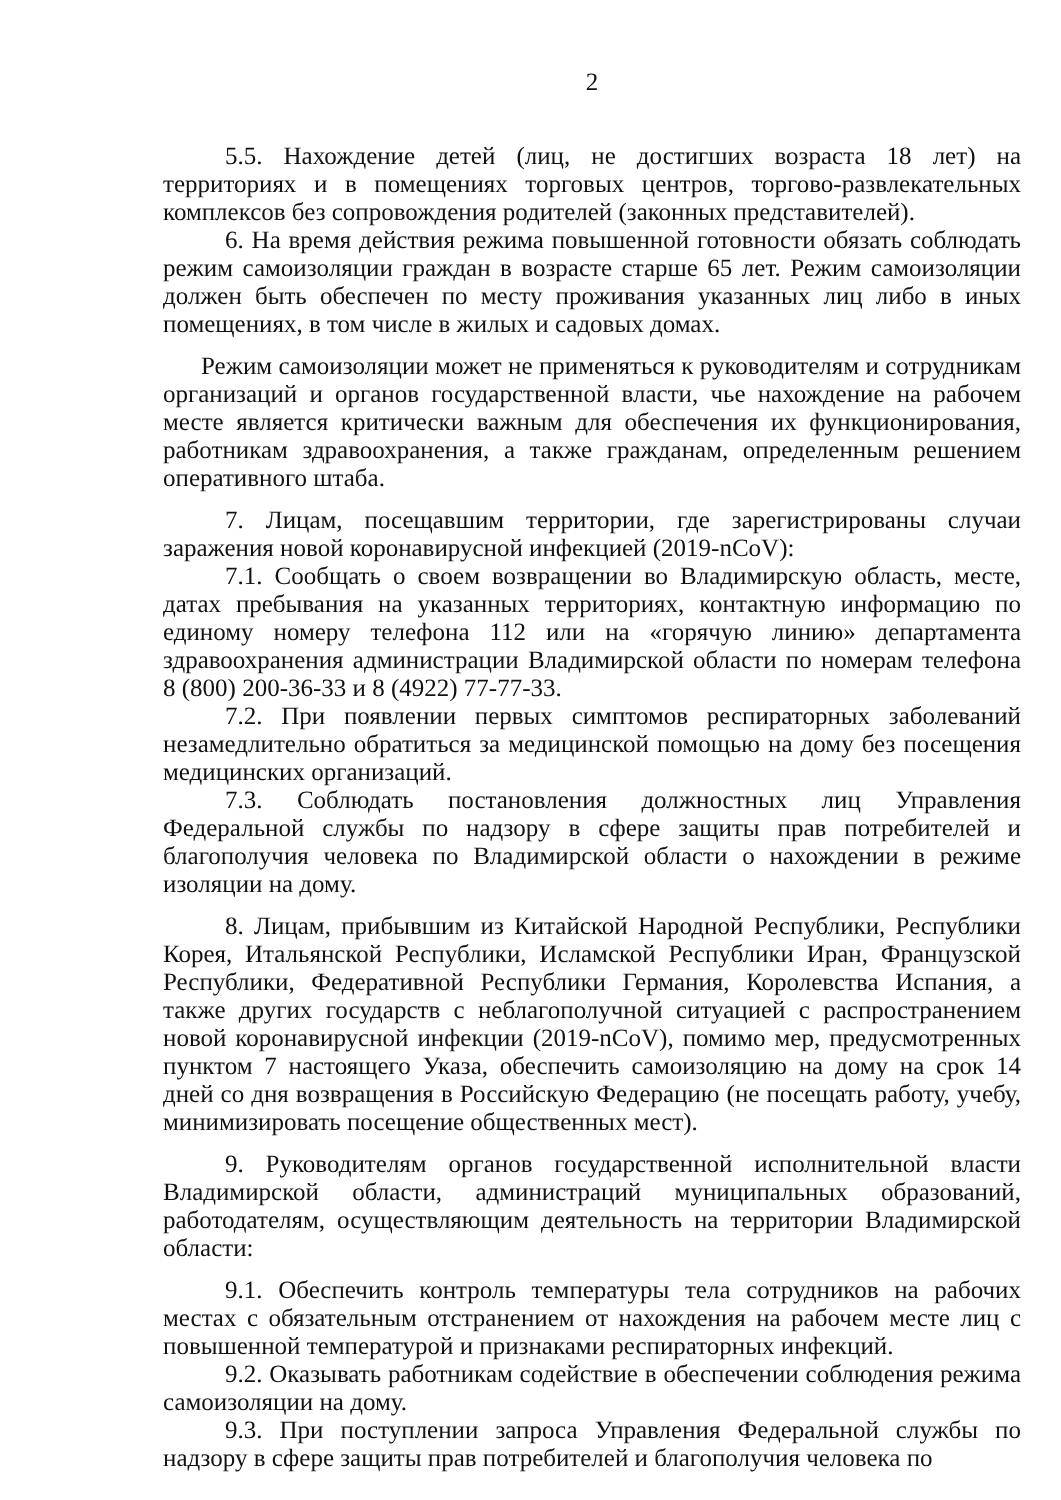2
5.5. Нахождение детей (лиц, не достигших возраста 18 лет) на территориях и в помещениях торговых центров, торгово-развлекательных комплексов без сопровождения родителей (законных представителей).
6. На время действия режима повышенной готовности обязать соблюдать режим самоизоляции граждан в возрасте старше 65 лет. Режим самоизоляции должен быть обеспечен по месту проживания указанных лиц либо в иных помещениях, в том числе в жилых и садовых домах.
Режим самоизоляции может не применяться к руководителям и сотрудникам организаций и органов государственной власти, чье нахождение на рабочем месте является критически важным для обеспечения их функционирования, работникам здравоохранения, а также гражданам, определенным решением оперативного штаба.
7. Лицам, посещавшим территории, где зарегистрированы случаи заражения новой коронавирусной инфекцией (2019-nCoV):
7.1. Сообщать о своем возвращении во Владимирскую область, месте, датах пребывания на указанных территориях, контактную информацию по единому номеру телефона 112 или на «горячую линию» департамента здравоохранения администрации Владимирской области по номерам телефона 8 (800) 200-36-33 и 8 (4922) 77-77-33.
7.2. При появлении первых симптомов респираторных заболеваний незамедлительно обратиться за медицинской помощью на дому без посещения медицинских организаций.
7.3. Соблюдать постановления должностных лиц Управления Федеральной службы по надзору в сфере защиты прав потребителей и благополучия человека по Владимирской области о нахождении в режиме изоляции на дому.
8. Лицам, прибывшим из Китайской Народной Республики, Республики Корея, Итальянской Республики, Исламской Республики Иран, Французской Республики, Федеративной Республики Германия, Королевства Испания, а также других государств с неблагополучной ситуацией с распространением новой коронавирусной инфекции (2019-nCoV), помимо мер, предусмотренных пунктом 7 настоящего Указа, обеспечить самоизоляцию на дому на срок 14 дней со дня возвращения в Российскую Федерацию (не посещать работу, учебу, минимизировать посещение общественных мест).
9. Руководителям органов государственной исполнительной власти Владимирской области, администраций муниципальных образований, работодателям, осуществляющим деятельность на территории Владимирской области:
9.1. Обеспечить контроль температуры тела сотрудников на рабочих местах с обязательным отстранением от нахождения на рабочем месте лиц с повышенной температурой и признаками респираторных инфекций.
9.2. Оказывать работникам содействие в обеспечении соблюдения режима самоизоляции на дому.
9.3. При поступлении запроса Управления Федеральной службы по надзору в сфере защиты прав потребителей и благополучия человека по